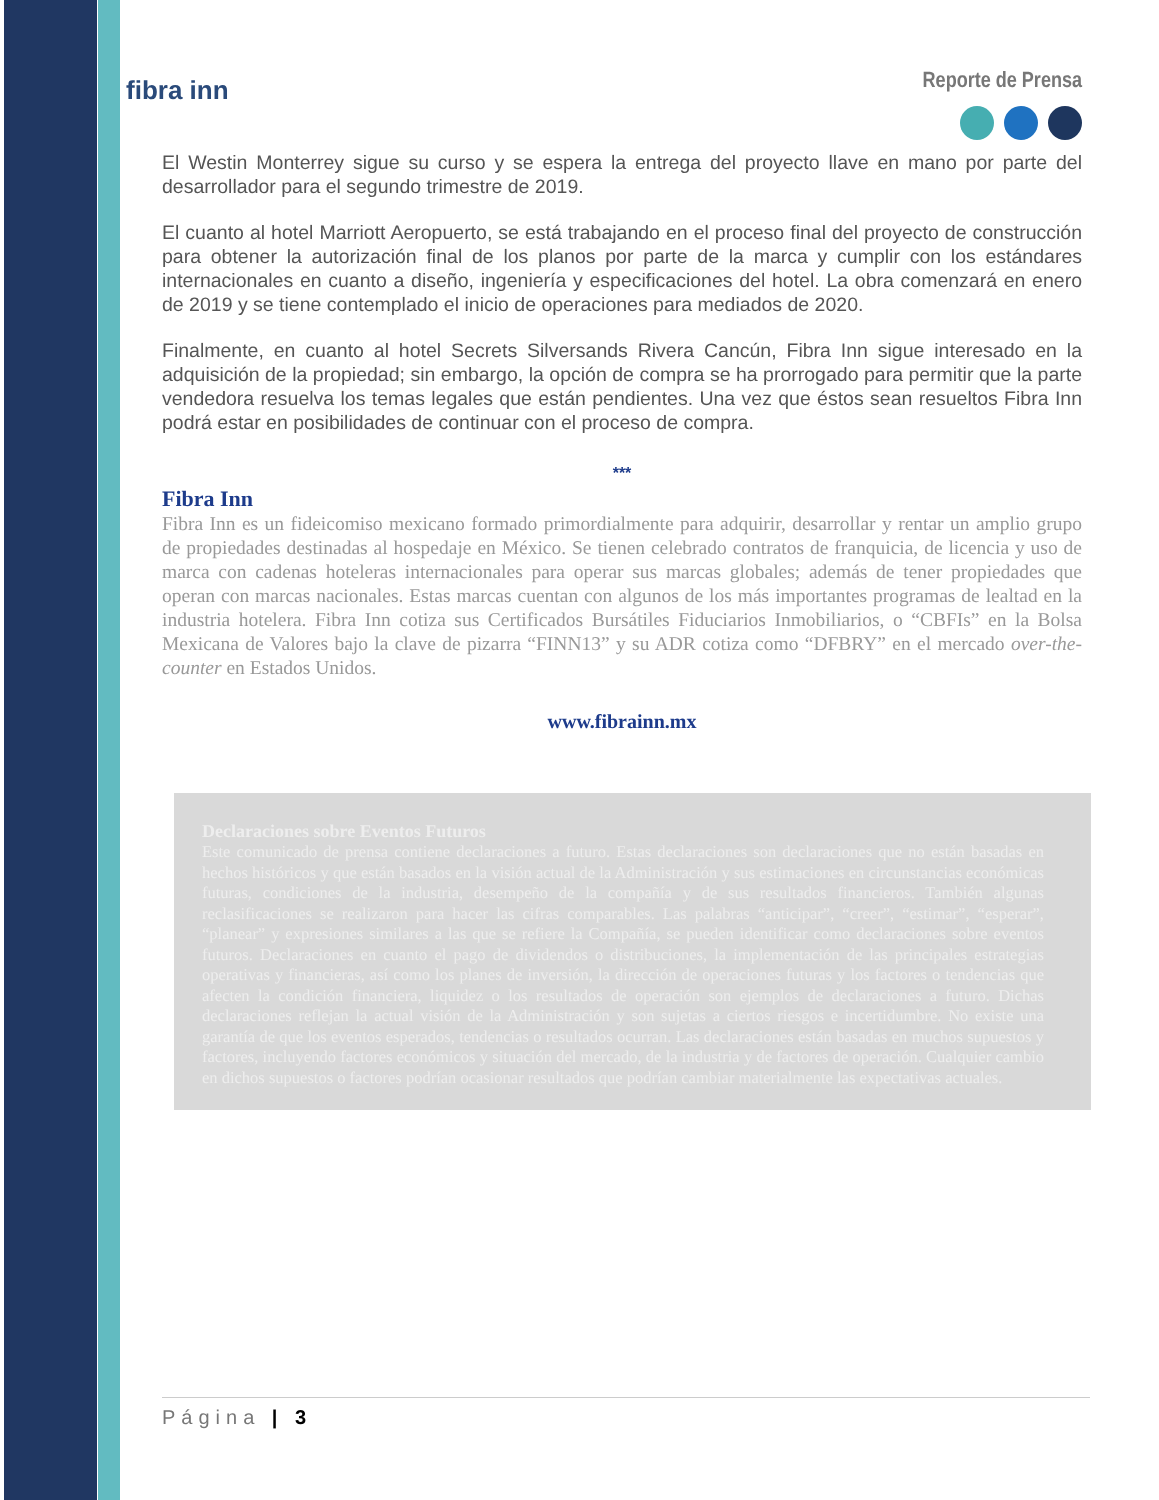fibra inn
Reporte de Prensa
El Westin Monterrey sigue su curso y se espera la entrega del proyecto llave en mano por parte del desarrollador para el segundo trimestre de 2019.
El cuanto al hotel Marriott Aeropuerto, se está trabajando en el proceso final del proyecto de construcción para obtener la autorización final de los planos por parte de la marca y cumplir con los estándares internacionales en cuanto a diseño, ingeniería y especificaciones del hotel. La obra comenzará en enero de 2019 y se tiene contemplado el inicio de operaciones para mediados de 2020.
Finalmente, en cuanto al hotel Secrets Silversands Rivera Cancún, Fibra Inn sigue interesado en la adquisición de la propiedad; sin embargo, la opción de compra se ha prorrogado para permitir que la parte vendedora resuelva los temas legales que están pendientes. Una vez que éstos sean resueltos Fibra Inn podrá estar en posibilidades de continuar con el proceso de compra.
***
Fibra Inn
Fibra Inn es un fideicomiso mexicano formado primordialmente para adquirir, desarrollar y rentar un amplio grupo de propiedades destinadas al hospedaje en México. Se tienen celebrado contratos de franquicia, de licencia y uso de marca con cadenas hoteleras internacionales para operar sus marcas globales; además de tener propiedades que operan con marcas nacionales. Estas marcas cuentan con algunos de los más importantes programas de lealtad en la industria hotelera. Fibra Inn cotiza sus Certificados Bursátiles Fiduciarios Inmobiliarios, o “CBFIs” en la Bolsa Mexicana de Valores bajo la clave de pizarra “FINN13” y su ADR cotiza como “DFBRY” en el mercado over-the-counter en Estados Unidos.
www.fibrainn.mx
Declaraciones sobre Eventos Futuros
Este comunicado de prensa contiene declaraciones a futuro. Estas declaraciones son declaraciones que no están basadas en hechos históricos y que están basados en la visión actual de la Administración y sus estimaciones en circunstancias económicas futuras, condiciones de la industria, desempeño de la compañía y de sus resultados financieros. También algunas reclasificaciones se realizaron para hacer las cifras comparables. Las palabras “anticipar”, “creer”, “estimar”, “esperar”, “planear” y expresiones similares a las que se refiere la Compañía, se pueden identificar como declaraciones sobre eventos futuros. Declaraciones en cuanto el pago de dividendos o distribuciones, la implementación de las principales estrategias operativas y financieras, así como los planes de inversión, la dirección de operaciones futuras y los factores o tendencias que afecten la condición financiera, liquidez o los resultados de operación son ejemplos de declaraciones a futuro. Dichas declaraciones reflejan la actual visión de la Administración y son sujetas a ciertos riesgos e incertidumbre. No existe una garantía de que los eventos esperados, tendencias o resultados ocurran. Las declaraciones están basadas en muchos supuestos y factores, incluyendo factores económicos y situación del mercado, de la industria y de factores de operación. Cualquier cambio en dichos supuestos o factores podrían ocasionar resultados que podrían cambiar materialmente las expectativas actuales.
Página | 3